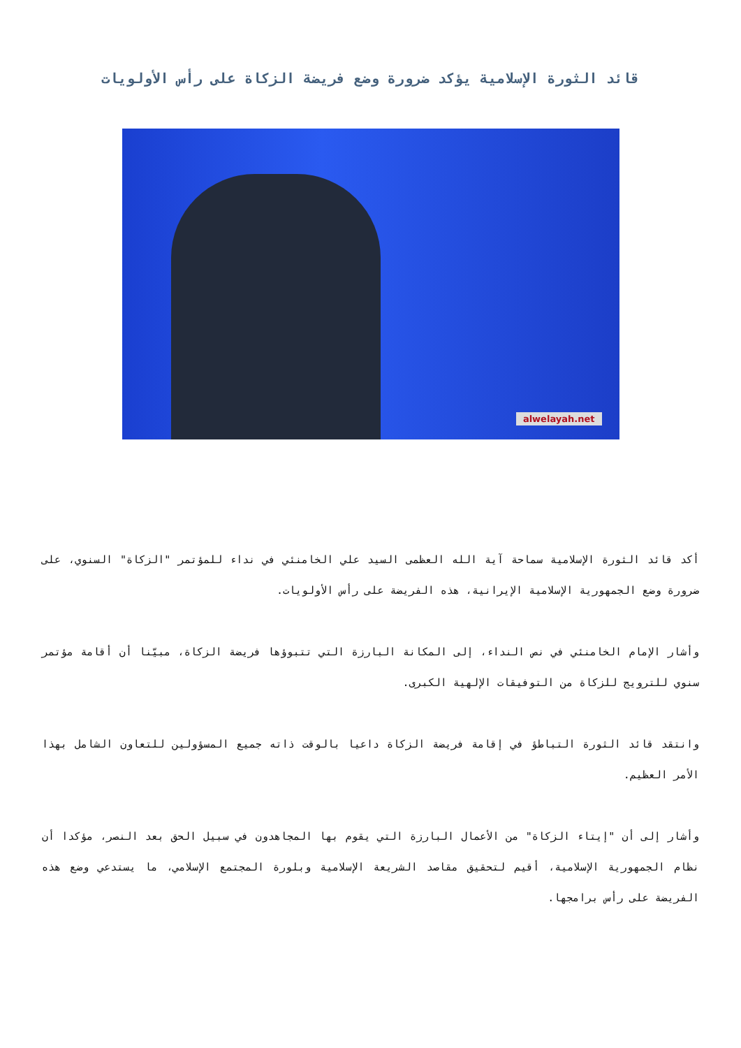قائد الثورة الإسلامية يؤكد ضرورة وضع فريضة الزكاة على رأس الأولويات
alwelayah.net
أكد قائد الثورة الإسلامية سماحة آية الله العظمى السيد علي الخامنئي في نداء للمؤتمر "الزكاة" السنوي، على ضرورة وضع الجمهورية الإسلامية الإيرانية، هذه الفريضة على رأس الأولويات.
وأشار الإمام الخامنئي في نص النداء، إلى المكانة البارزة التي تتبوؤها فريضة الزكاة، مبيّنا أن أقامة مؤتمر سنوي للترويج للزكاة من التوفيقات الإلهية الكبرى.
وانتقد قائد الثورة التباطؤ في إقامة فريضة الزكاة داعيا بالوقت ذاته جميع المسؤولين للتعاون الشامل بهذا الأمر العظيم.
وأشار إلى أن "إيتاء الزكاة" من الأعمال البارزة التي يقوم بها المجاهدون في سبيل الحق بعد النصر، مؤكدا أن نظام الجمهورية الإسلامية، أقيم لتحقيق مقاصد الشريعة الإسلامية وبلورة المجتمع الإسلامي، ما يستدعي وضع هذه الفريضة على رأس برامجها.